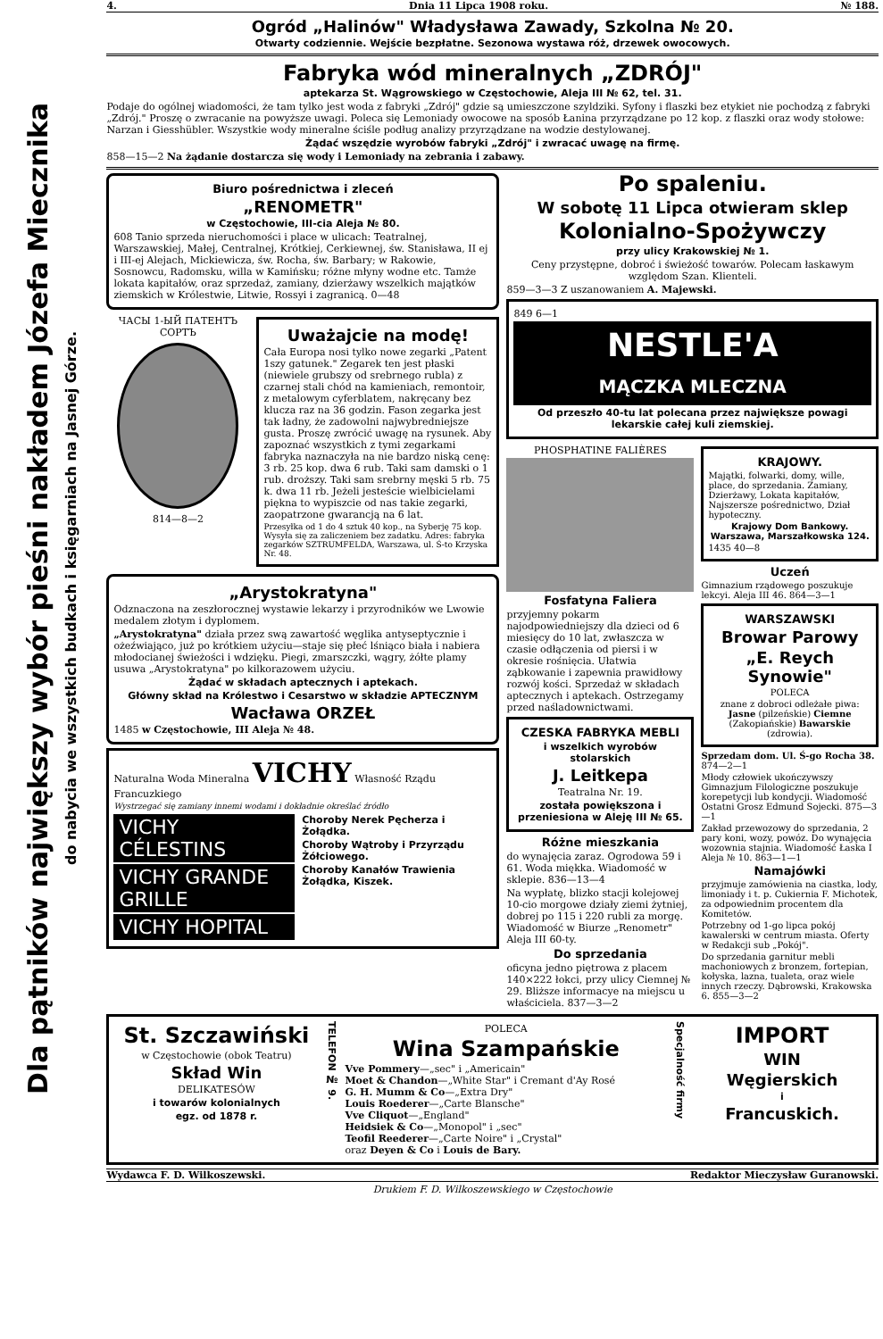Dla pątników największy wybór pieśni nakładem Józefa Miecznika
do nabycia we wszystkich budkach i księgarniach na Jasnej Górze.
4. Dnia 11 Lipca 1908 roku. № 188.
Ogród „Halinów" Władysława Zawady, Szkolna № 20.
Otwarty codziennie. Wejście bezpłatne. Sezonowa wystawa róż, drzewek owocowych.
Fabryka wód mineralnych „ZDRÓJ"
aptekarza St. Wągrowskiego w Częstochowie, Aleja III № 62, tel. 31.
Podaje do ogólnej wiadomości, że tam tylko jest woda z fabryki „Zdrój" gdzie są umieszczone szyldziki. Syfony i flaszki bez etykiet nie pochodzą z fabryki „Zdrój." Proszę o zwracanie na powyższe uwagi. Poleca się Lemoniady owocowe na sposób Łanina przyrządzane po 12 kop. z flaszki oraz wody stołowe: Narzan i Giesshübler. Wszystkie wody mineralne ściśle podług analizy przyrządzane na wodzie destylowanej.
Żądać wszędzie wyrobów fabryki „Zdrój" i zwracać uwagę na firmę.
858—15—2 Na żądanie dostarcza się wody i Lemoniady na zebrania i zabawy.
Biuro pośrednictwa i zleceń
„RENOMETR"
w Częstochowie, III-cia Aleja № 80.
608 Tanio sprzeda nieruchomości i place w ulicach: Teatralnej, Warszawskiej, Małej, Centralnej, Krótkiej, Cerkiewnej, św. Stanisława, II ej i III-ej Alejach, Mickiewicza, św. Rocha, św. Barbary; w Rakowie, Sosnowcu, Radomsku, willa w Kamińsku; różne młyny wodne etc. Tamże lokata kapitałów, oraz sprzedaż, zamiany, dzierżawy wszelkich majątków ziemskich w Królestwie, Litwie, Rossyi i zagranicą. 0—48
ЧАСЫ 1-ЫЙ ПАТЕНТЪ СОРТЪ
814—8—2
Uważajcie na modę!
Cała Europa nosi tylko nowe zegarki „Patent 1szy gatunek." Zegarek ten jest płaski (niewiele grubszy od srebrnego rubla) z czarnej stali chód na kamieniach, remontoir, z metalowym cyferblatem, nakręcany bez klucza raz na 36 godzin. Fason zegarka jest tak ładny, że zadowolni najwybredniejsze gusta. Proszę zwrócić uwagę na rysunek. Aby zapoznać wszystkich z tymi zegarkami fabryka naznaczyła na nie bardzo niską cenę: 3 rb. 25 kop. dwa 6 rub. Taki sam damski o 1 rub. droższy. Taki sam srebrny męski 5 rb. 75 k. dwa 11 rb. Jeżeli jesteście wielbicielami piękna to wypiszcie od nas takie zegarki, zaopatrzone gwarancją na 6 lat.
Przesyłka od 1 do 4 sztuk 40 kop., na Syberję 75 kop. Wysyła się za zaliczeniem bez zadatku. Adres: fabryka zegarków SZTRUMFELDA, Warszawa, ul. Ś-to Krzyska Nr. 48.
„Arystokratyna"
Odznaczona na zeszłorocznej wystawie lekarzy i przyrodników we Lwowie medalem złotym i dyplomem.
„Arystokratyna" działa przez swą zawartość węglika antyseptycznie i ożeźwiająco, już po krótkiem użyciu—staje się płeć lśniąco biała i nabiera młodocianej świeżości i wdzięku. Piegi, zmarszczki, wągry, żółte plamy usuwa „Arystokratyna" po kilkorazowem użyciu.
Żądać w składach aptecznych i aptekach.
Główny skład na Królestwo i Cesarstwo w składzie APTECZNYM
Wacława ORZEŁ
1485 w Częstochowie, III Aleja № 48.
Naturalna Woda Mineralna VICHY Własność Rządu Francuzkiego
Wystrzegać się zamiany innemi wodami i dokładnie określać źródło
VICHY CÉLESTINS
VICHY GRANDE GRILLE
VICHY HOPITAL
Choroby Nerek Pęcherza i Żołądka.
Choroby Wątroby i Przyrządu Żółciowego.
Choroby Kanałów Trawienia Żołądka, Kiszek.
Po spaleniu.
W sobotę 11 Lipca otwieram sklep
Kolonialno-Spożywczy
przy ulicy Krakowskiej № 1.
Ceny przystępne, dobroć i świeżość towarów. Polecam łaskawym względom Szan. Klienteli.
859—3—3 Z uszanowaniem A. Majewski.
849 6—1
NESTLE'A
MĄCZKA MLECZNA
Od przeszło 40-tu lat polecana przez największe powagi lekarskie całej kuli ziemskiej.
PHOSPHATINE FALIÈRES
Fosfatyna Faliera
przyjemny pokarm najodpowiedniejszy dla dzieci od 6 miesięcy do 10 lat, zwłaszcza w czasie odłączenia od piersi i w okresie rośnięcia. Ułatwia ząbkowanie i zapewnia prawidłowy rozwój kości. Sprzedaż w składach aptecznych i aptekach. Ostrzegamy przed naśladownictwami.
CZESKA FABRYKA MEBLI
i wszelkich wyrobów stolarskich
J. Leitkepa
Teatralna Nr. 19.
została powiększona i przeniesiona w Aleję III № 65.
Różne mieszkania
do wynajęcia zaraz. Ogrodowa 59 i 61. Woda miękka. Wiadomość w sklepie. 836—13—4
Na wypłatę, blizko stacji kolejowej 10-cio morgowe działy ziemi żytniej, dobrej po 115 i 220 rubli za morgę. Wiadomość w Biurze „Renometr" Aleja III 60-ty.
Do sprzedania
oficyna jedno piętrowa z placem 140×222 łokci, przy ulicy Ciemnej № 29. Bliższe informacye na miejscu u właściciela. 837—3—2
KRAJOWY.
Majątki, folwarki, domy, wille, place, do sprzedania. Zamiany, Dzierżawy, Lokata kapitałów, Najszersze pośrednictwo, Dział hypoteczny.
Krajowy Dom Bankowy. Warszawa, Marszałkowska 124.
1435 40—8
Uczeń
Gimnazium rządowego poszukuje lekcyi. Aleja III 46. 864—3—1
WARSZAWSKI
Browar Parowy
„E. Reych Synowie"
POLECA
znane z dobroci odleżałe piwa: Jasne (pilzeńskie) Ciemne (Zakopiańskie) Bawarskie (zdrowia).
Sprzedam dom. Ul. Ś-go Rocha 38. 874—2—1
Młody człowiek ukończywszy Gimnazjum Filologiczne poszukuje korepetycji lub kondycji. Wiadomość Ostatni Grosz Edmund Sojecki. 875—3—1
Zakład przewozowy do sprzedania, 2 pary koni, wozy, powóz. Do wynajęcia wozownia stajnia. Wiadomość Łaska I Aleja № 10. 863—1—1
Namajówki
przyjmuje zamówienia na ciastka, lody, limoniady i t. p. Cukiernia F. Michotek, za odpowiednim procentem dla Komitetów.
Potrzebny od 1-go lipca pokój kawalerski w centrum miasta. Oferty w Redakcji sub „Pokój".
Do sprzedania garnitur mebli machoniowych z bronzem, fortepian, kołyska, lazna, tualeta, oraz wiele innych rzeczy. Dąbrowski, Krakowska 6. 855—3—2
St. Szczawiński
w Częstochowie (obok Teatru)
Skład Win
DELIKATESÓW
i towarów kolonialnych
egz. od 1878 r.
TELEFON № 9.
POLECA
Wina Szampańskie
Vve Pommery—„sec" i „Americain"
Moet & Chandon—„White Star" i Cremant d'Ay Rosé
G. H. Mumm & Co—„Extra Dry"
Louis Roederer—„Carte Blansche"
Vve Cliquot—„England"
Heidsiek & Co—„Monopol" i „sec"
Teofil Reederer—„Carte Noire" i „Crystal"
oraz Deyen & Co i Louis de Bary.
Specjalność firmy
IMPORT
WIN
Węgierskich
i
Francuskich.
Wydawca F. D. Wilkoszewski. Redaktor Mieczysław Guranowski.
Drukiem F. D. Wilkoszewskiego w Częstochowie